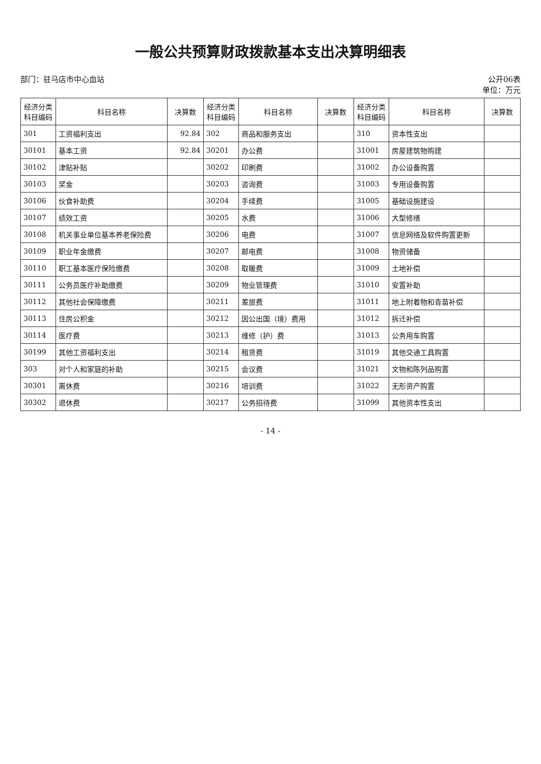一般公共预算财政拨款基本支出决算明细表
部门：驻马店市中心血站 公开06表
单位：万元
| 经济分类 科目编码 | 科目名称 | 决算数 | 经济分类 科目编码 | 科目名称 | 决算数 | 经济分类 科目编码 | 科目名称 | 决算数 |
| --- | --- | --- | --- | --- | --- | --- | --- | --- |
| 301 | 工资福利支出 | 92.84 | 302 | 商品和服务支出 | | 310 | 资本性支出 | |
| 30101 | 基本工资 | 92.84 | 30201 | 办公费 | | 31001 | 房屋建筑物购建 | |
| 30102 | 津贴补贴 | | 30202 | 印刷费 | | 31002 | 办公设备购置 | |
| 30103 | 奖金 | | 30203 | 咨询费 | | 31003 | 专用设备购置 | |
| 30106 | 伙食补助费 | | 30204 | 手续费 | | 31005 | 基础设施建设 | |
| 30107 | 绩效工资 | | 30205 | 水费 | | 31006 | 大型修缮 | |
| 30108 | 机关事业单位基本养老保险费 | | 30206 | 电费 | | 31007 | 信息网络及软件购置更新 | |
| 30109 | 职业年金缴费 | | 30207 | 邮电费 | | 31008 | 物资储备 | |
| 30110 | 职工基本医疗保险缴费 | | 30208 | 取暖费 | | 31009 | 土地补偿 | |
| 30111 | 公务员医疗补助缴费 | | 30209 | 物业管理费 | | 31010 | 安置补助 | |
| 30112 | 其他社会保障缴费 | | 30211 | 差旅费 | | 31011 | 地上附着物和青苗补偿 | |
| 30113 | 住房公积金 | | 30212 | 因公出国（境）费用 | | 31012 | 拆迁补偿 | |
| 30114 | 医疗费 | | 30213 | 维修（护）费 | | 31013 | 公务用车购置 | |
| 30199 | 其他工资福利支出 | | 30214 | 租赁费 | | 31019 | 其他交通工具购置 | |
| 303 | 对个人和家庭的补助 | | 30215 | 会议费 | | 31021 | 文物和陈列品购置 | |
| 30301 | 离休费 | | 30216 | 培训费 | | 31022 | 无形资产购置 | |
| 30302 | 退休费 | | 30217 | 公务招待费 | | 31099 | 其他资本性支出 | |
- 14 -